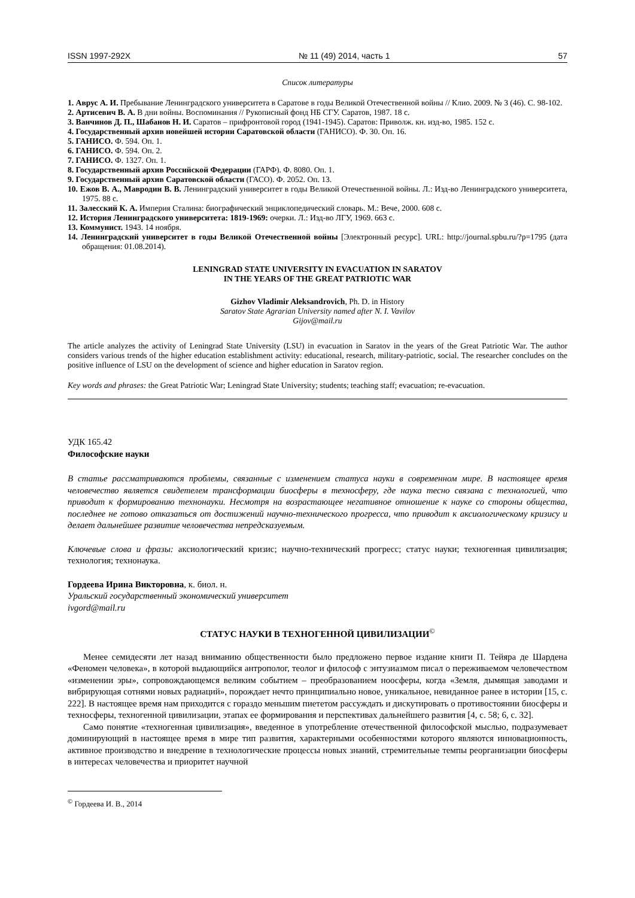ISSN 1997-292X № 11 (49) 2014, часть 1 57
Список литературы
1. Аврус А. И. Пребывание Ленинградского университета в Саратове в годы Великой Отечественной войны // Клио. 2009. № 3 (46). С. 98-102.
2. Артисевич В. А. В дни войны. Воспоминания // Рукописный фонд НБ СГУ. Саратов, 1987. 18 с.
3. Ванчинов Д. П., Шабанов Н. И. Саратов – прифронтовой город (1941-1945). Саратов: Приволж. кн. изд-во, 1985. 152 с.
4. Государственный архив новейшей истории Саратовской области (ГАНИСО). Ф. 30. Оп. 16.
5. ГАНИСО. Ф. 594. Оп. 1.
6. ГАНИСО. Ф. 594. Оп. 2.
7. ГАНИСО. Ф. 1327. Оп. 1.
8. Государственный архив Российской Федерации (ГАРФ). Ф. 8080. Оп. 1.
9. Государственный архив Саратовской области (ГАСО). Ф. 2052. Оп. 13.
10. Ежов В. А., Мавродин В. В. Ленинградский университет в годы Великой Отечественной войны. Л.: Изд-во Ленинградского университета, 1975. 88 с.
11. Залесский К. А. Империя Сталина: биографический энциклопедический словарь. М.: Вече, 2000. 608 с.
12. История Ленинградского университета: 1819-1969: очерки. Л.: Изд-во ЛГУ, 1969. 663 с.
13. Коммунист. 1943. 14 ноября.
14. Ленинградский университет в годы Великой Отечественной войны [Электронный ресурс]. URL: http://journal.spbu.ru/?p=1795 (дата обращения: 01.08.2014).
LENINGRAD STATE UNIVERSITY IN EVACUATION IN SARATOV
IN THE YEARS OF THE GREAT PATRIOTIC WAR
Gizhov Vladimir Aleksandrovich, Ph. D. in History
Saratov State Agrarian University named after N. I. Vavilov
Gijov@mail.ru
The article analyzes the activity of Leningrad State University (LSU) in evacuation in Saratov in the years of the Great Patriotic War. The author considers various trends of the higher education establishment activity: educational, research, military-patriotic, social. The researcher concludes on the positive influence of LSU on the development of science and higher education in Saratov region.
Key words and phrases: the Great Patriotic War; Leningrad State University; students; teaching staff; evacuation; re-evacuation.
УДК 165.42
Философские науки
В статье рассматриваются проблемы, связанные с изменением статуса науки в современном мире. В настоящее время человечество является свидетелем трансформации биосферы в техносферу, где наука тесно связана с технологией, что приводит к формированию технонауки. Несмотря на возрастающее негативное отношение к науке со стороны общества, последнее не готово отказаться от достижений научно-технического прогресса, что приводит к аксиологическому кризису и делает дальнейшее развитие человечества непредсказуемым.
Ключевые слова и фразы: аксиологический кризис; научно-технический прогресс; статус науки; техногенная цивилизация; технология; технонаука.
Гордеева Ирина Викторовна, к. биол. н.
Уральский государственный экономический университет
ivgord@mail.ru
СТАТУС НАУКИ В ТЕХНОГЕННОЙ ЦИВИЛИЗАЦИИ<sup>©</sup>
Менее семидесяти лет назад вниманию общественности было предложено первое издание книги П. Тейяра де Шардена «Феномен человека», в которой выдающийся антрополог, теолог и философ с энтузиазмом писал о переживаемом человечеством «изменении эры», сопровождающемся великим событием – преобразованием ноосферы, когда «Земля, дымящая заводами и вибрирующая сотнями новых радиаций», порождает нечто принципиально новое, уникальное, невиданное ранее в истории [15, с. 222]. В настоящее время нам приходится с гораздо меньшим пиететом рассуждать и дискутировать о противостоянии биосферы и техносферы, техногенной цивилизации, этапах ее формирования и перспективах дальнейшего развития [4, с. 58; 6, с. 32].
Само понятие «техногенная цивилизация», введенное в употребление отечественной философской мыслью, подразумевает доминирующий в настоящее время в мире тип развития, характерными особенностями которого являются инновационность, активное производство и внедрение в технологические процессы новых знаний, стремительные темпы реорганизации биосферы в интересах человечества и приоритет научной
<sup>©</sup> Гордеева И. В., 2014